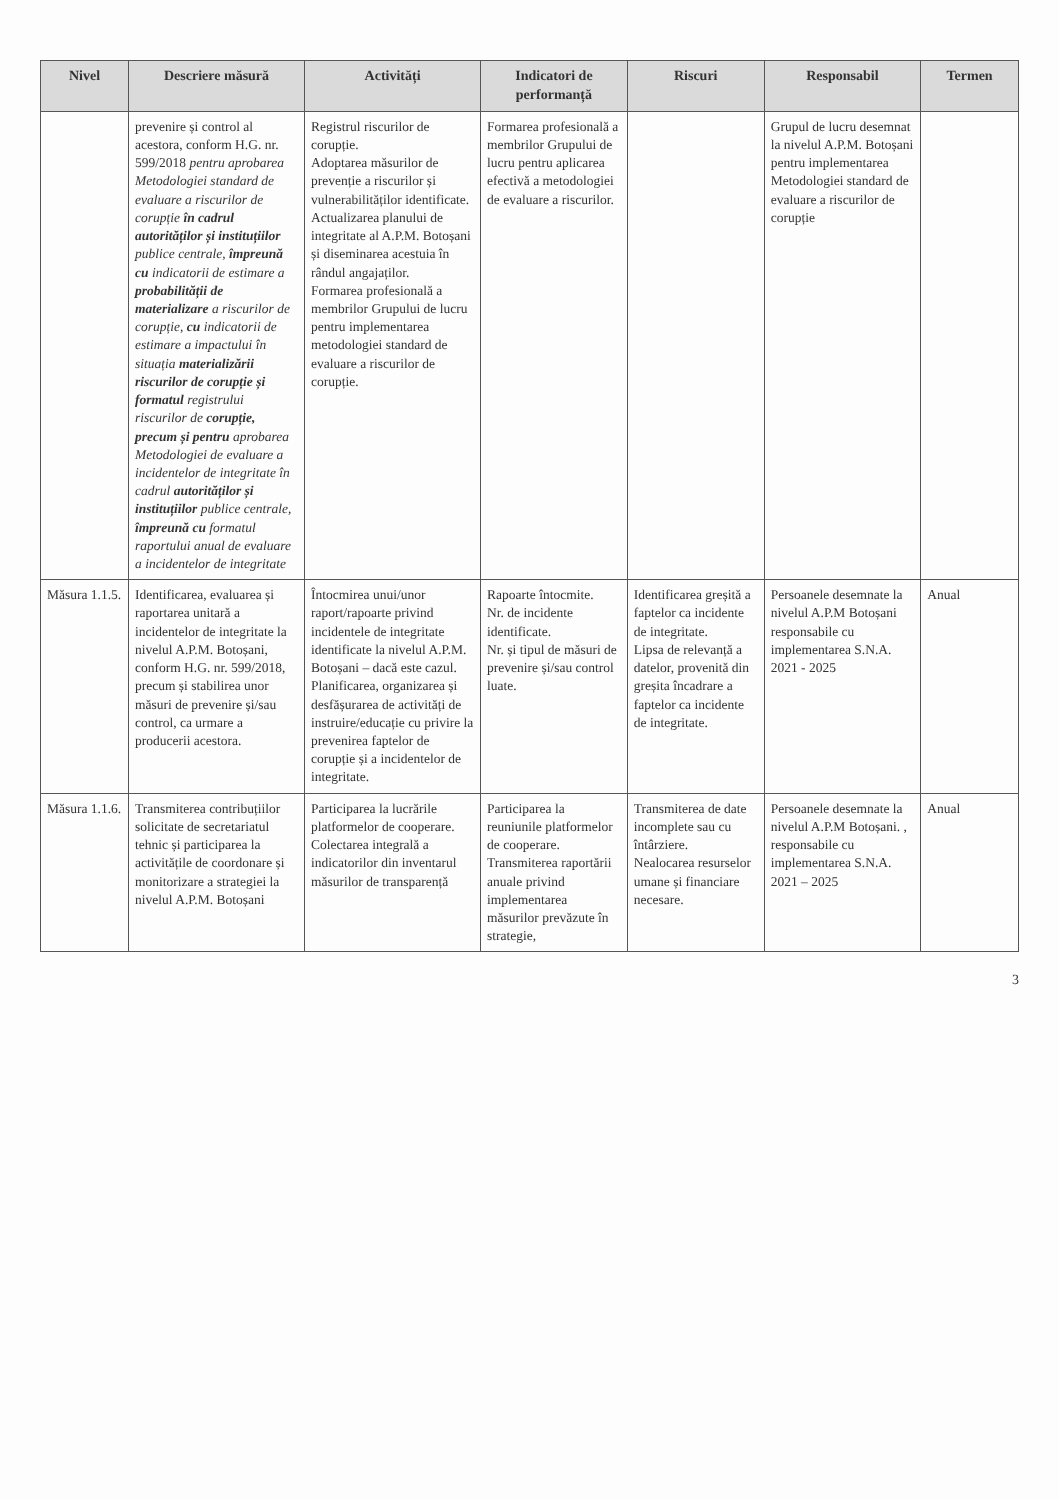| Nivel | Descriere măsură | Activități | Indicatori de performanță | Riscuri | Responsabil | Termen |
| --- | --- | --- | --- | --- | --- | --- |
| | prevenire și control al acestora, conform H.G. nr. 599/2018 pentru aprobarea Metodologiei standard de evaluare a riscurilor de corupție în cadrul autorităților și instituțiilor publice centrale, împreună cu indicatorii de estimare a probabilității de materializare a riscurilor de corupție, cu indicatorii de estimare a impactului în situația materializării riscurilor de corupție și formatul registrului riscurilor de corupție, precum și pentru aprobarea Metodologiei de evaluare a incidentelor de integritate în cadrul autorităților și instituțiilor publice centrale, împreună cu formatul raportului anual de evaluare a incidentelor de integritate | Registrul riscurilor de corupție. Adoptarea măsurilor de prevenție a riscurilor și vulnerabilităților identificate. Actualizarea planului de integritate al A.P.M. Botoșani și diseminarea acestuia în rândul angajaților. Formarea profesională a membrilor Grupului de lucru pentru implementarea metodologiei standard de evaluare a riscurilor de corupție. | Formarea profesională a membrilor Grupului de lucru pentru aplicarea efectivă a metodologiei de evaluare a riscurilor. | | Grupul de lucru desemnat la nivelul A.P.M. Botoșani pentru implementarea Metodologiei standard de evaluare a riscurilor de corupție | |
| Măsura 1.1.5. | Identificarea, evaluarea și raportarea unitară a incidentelor de integritate la nivelul A.P.M. Botoșani, conform H.G. nr. 599/2018, precum și stabilirea unor măsuri de prevenire și/sau control, ca urmare a producerii acestora. | Întocmirea unui/unor raport/rapoarte privind incidentele de integritate identificate la nivelul A.P.M. Botoșani – dacă este cazul. Planificarea, organizarea și desfășurarea de activități de instruire/educație cu privire la prevenirea faptelor de corupție și a incidentelor de integritate. | Rapoarte întocmite. Nr. de incidente identificate. Nr. și tipul de măsuri de prevenire și/sau control luate. | Identificarea greșită a faptelor ca incidente de integritate. Lipsa de relevanță a datelor, provenită din greșita încadrare a faptelor ca incidente de integritate. | Persoanele desemnate la nivelul A.P.M Botoșani responsabile cu implementarea S.N.A. 2021 - 2025 | Anual |
| Măsura 1.1.6. | Transmiterea contribuțiilor solicitate de secretariatul tehnic și participarea la activitățile de coordonare și monitorizare a strategiei la nivelul A.P.M. Botoșani | Participarea la lucrările platformelor de cooperare. Colectarea integrală a indicatorilor din inventarul măsurilor de transparență | Participarea la reuniunile platformelor de cooperare. Transmiterea raportării anuale privind implementarea măsurilor prevăzute în strategie, | Transmiterea de date incomplete sau cu întârziere. Nealocarea resurselor umane și financiare necesare. | Persoanele desemnate la nivelul A.P.M Botoșani. , responsabile cu implementarea S.N.A. 2021 – 2025 | Anual |
3